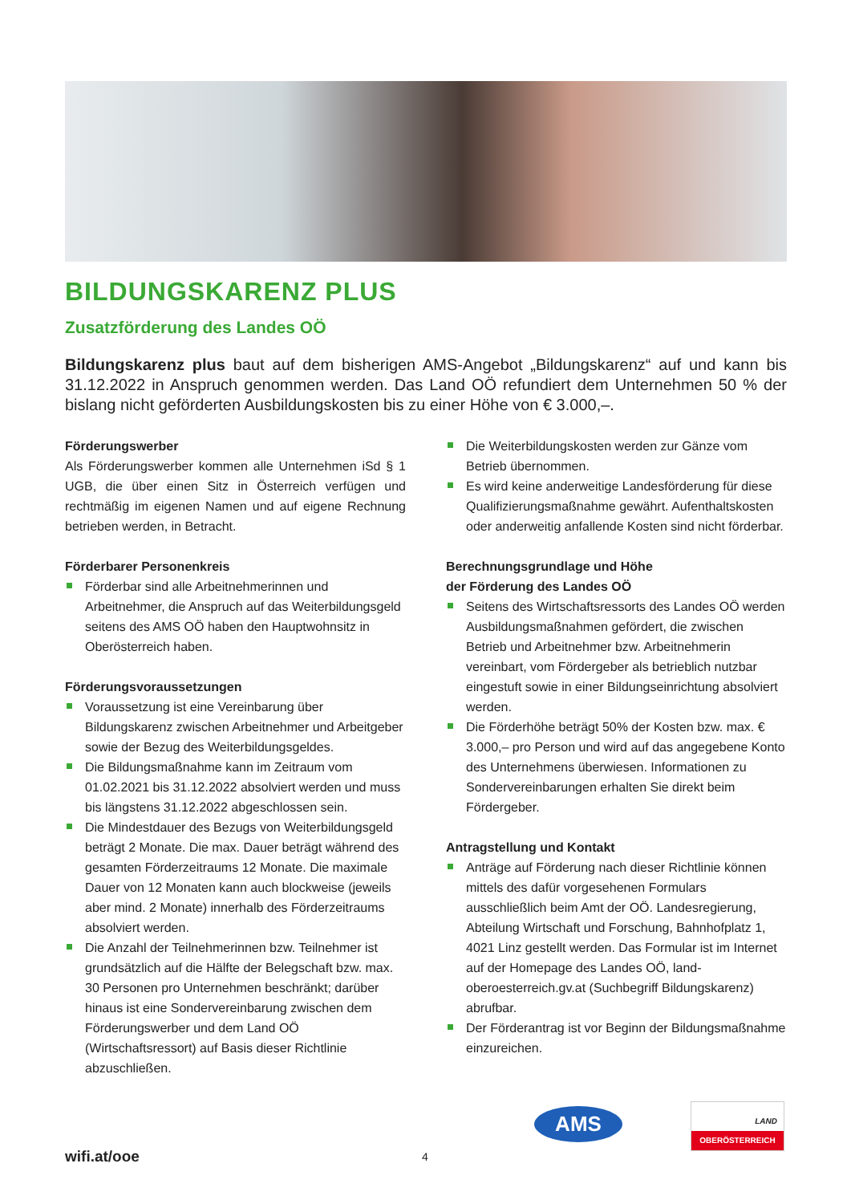BILDUNGSKARENZ PLUS
Zusatzförderung des Landes OÖ
Bildungskarenz plus baut auf dem bisherigen AMS-Angebot „Bildungskarenz“ auf und kann bis 31.12.2022 in Anspruch genommen werden. Das Land OÖ refundiert dem Unternehmen 50 % der bislang nicht geförderten Ausbildungskosten bis zu einer Höhe von € 3.000,–.
Förderungswerber
Als Förderungswerber kommen alle Unternehmen iSd § 1 UGB, die über einen Sitz in Österreich verfügen und rechtmäßig im eigenen Namen und auf eigene Rechnung betrieben werden, in Betracht.
Förderbarer Personenkreis
Förderbar sind alle Arbeitnehmerinnen und Arbeitnehmer, die Anspruch auf das Weiterbildungsgeld seitens des AMS OÖ haben den Hauptwohnsitz in Oberösterreich haben.
Förderungsvoraussetzungen
Voraussetzung ist eine Vereinbarung über Bildungskarenz zwischen Arbeitnehmer und Arbeitgeber sowie der Bezug des Weiterbildungsgeldes.
Die Bildungsmaßnahme kann im Zeitraum vom 01.02.2021 bis 31.12.2022 absolviert werden und muss bis längstens 31.12.2022 abgeschlossen sein.
Die Mindestdauer des Bezugs von Weiterbildungsgeld beträgt 2 Monate. Die max. Dauer beträgt während des gesamten Förderzeitraums 12 Monate. Die maximale Dauer von 12 Monaten kann auch blockweise (jeweils aber mind. 2 Monate) innerhalb des Förderzeitraums absolviert werden.
Die Anzahl der Teilnehmerinnen bzw. Teilnehmer ist grundsätzlich auf die Hälfte der Belegschaft bzw. max. 30 Personen pro Unternehmen beschränkt; darüber hinaus ist eine Sondervereinbarung zwischen dem Förderungswerber und dem Land OÖ (Wirtschaftsressort) auf Basis dieser Richtlinie abzuschließen.
Die Weiterbildungskosten werden zur Gänze vom Betrieb übernommen.
Es wird keine anderweitige Landesförderung für diese Qualifizierungsmaßnahme gewährt. Aufenthaltskosten oder anderweitig anfallende Kosten sind nicht förderbar.
Berechnungsgrundlage und Höhe
der Förderung des Landes OÖ
Seitens des Wirtschaftsressorts des Landes OÖ werden Ausbildungsmaßnahmen gefördert, die zwischen Betrieb und Arbeitnehmer bzw. Arbeitnehmerin vereinbart, vom Fördergeber als betrieblich nutzbar eingestuft sowie in einer Bildungseinrichtung absolviert werden.
Die Förderhöhe beträgt 50% der Kosten bzw. max. € 3.000,– pro Person und wird auf das angegebene Konto des Unternehmens überwiesen. Informationen zu Sondervereinbarungen erhalten Sie direkt beim Fördergeber.
Antragstellung und Kontakt
Anträge auf Förderung nach dieser Richtlinie können mittels des dafür vorgesehenen Formulars ausschließlich beim Amt der OÖ. Landesregierung, Abteilung Wirtschaft und Forschung, Bahnhofplatz 1, 4021 Linz gestellt werden. Das Formular ist im Internet auf der Homepage des Landes OÖ, land-oberoesterreich.gv.at (Suchbegriff Bildungskarenz) abrufbar.
Der Förderantrag ist vor Beginn der Bildungsmaßnahme einzureichen.
wifi.at/ooe 4
AMS
LAND
OBERÖSTERREICH